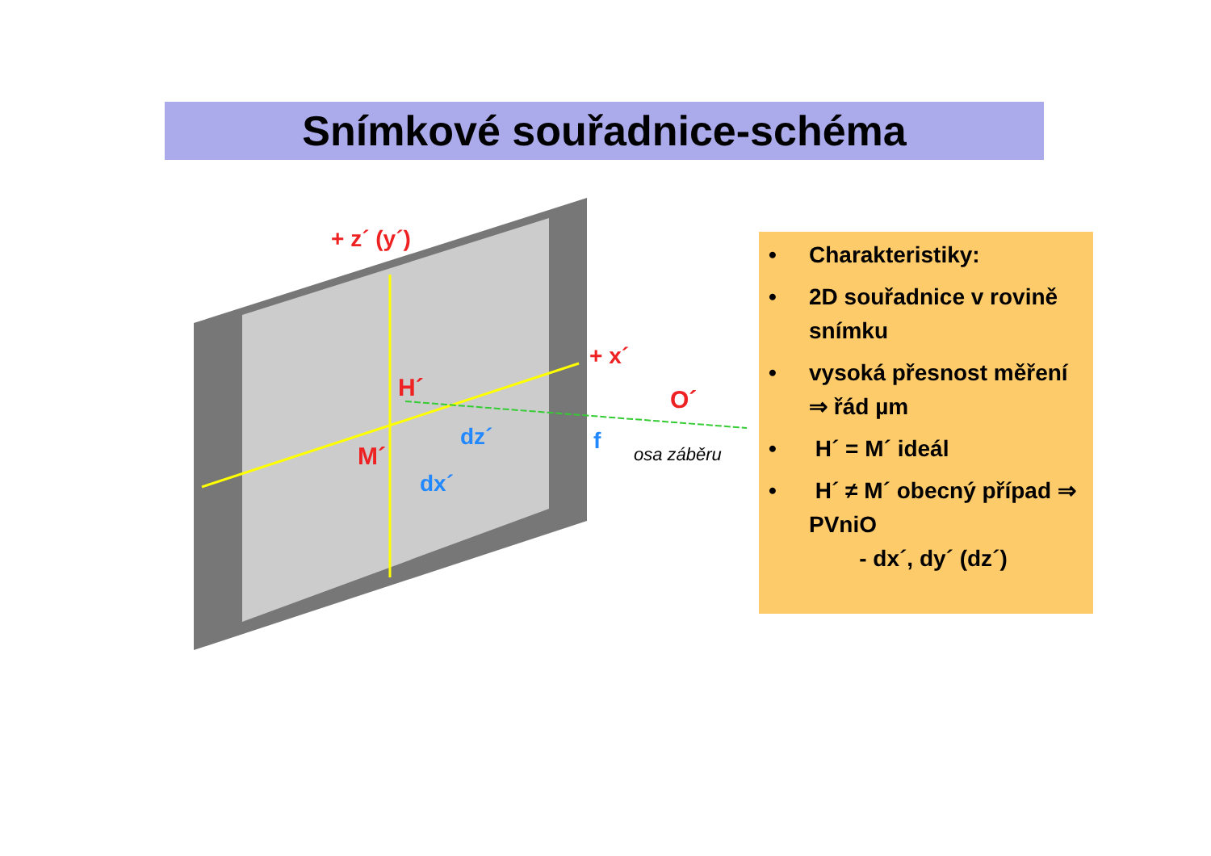Snímkové souřadnice-schéma
+ z´ (y´)
+ x´
H´
M´
O´
dz´
dx´
f
osa záběru
• Charakteristiky:
• 2D souřadnice v rovině snímku
• vysoká přesnost měření ⇒ řád µm
• H´ = M´ ideál
• H´ ≠ M´ obecný případ ⇒ PVniO
- dx´, dy´ (dz´)